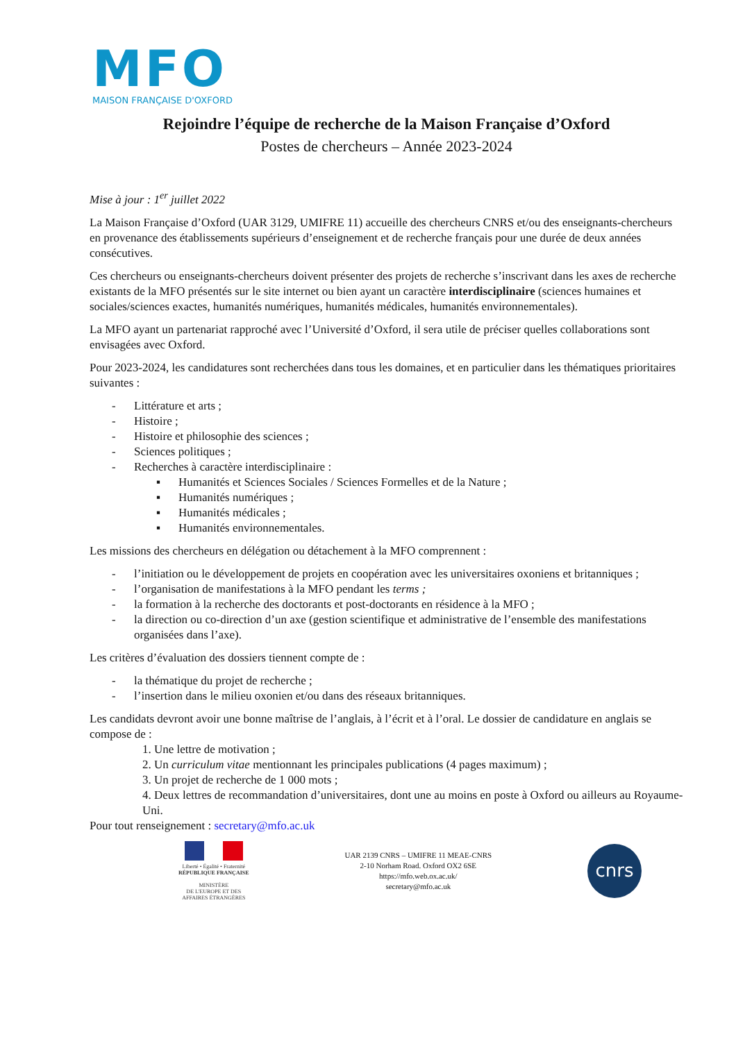MFO
MAISON FRANÇAISE D'OXFORD
Rejoindre l’équipe de recherche de la Maison Française d’Oxford
Postes de chercheurs – Année 2023-2024
Mise à jour : 1<sup>er</sup> juillet 2022
La Maison Française d’Oxford (UAR 3129, UMIFRE 11) accueille des chercheurs CNRS et/ou des enseignants-chercheurs en provenance des établissements supérieurs d’enseignement et de recherche français pour une durée de deux années consécutives.
Ces chercheurs ou enseignants-chercheurs doivent présenter des projets de recherche s’inscrivant dans les axes de recherche existants de la MFO présentés sur le site internet ou bien ayant un caractère interdisciplinaire (sciences humaines et sociales/sciences exactes, humanités numériques, humanités médicales, humanités environnementales).
La MFO ayant un partenariat rapproché avec l’Université d’Oxford, il sera utile de préciser quelles collaborations sont envisagées avec Oxford.
Pour 2023-2024, les candidatures sont recherchées dans tous les domaines, et en particulier dans les thématiques prioritaires suivantes :
- Littérature et arts ;
- Histoire ;
- Histoire et philosophie des sciences ;
- Sciences politiques ;
- Recherches à caractère interdisciplinaire :
▪ Humanités et Sciences Sociales / Sciences Formelles et de la Nature ;
▪ Humanités numériques ;
▪ Humanités médicales ;
▪ Humanités environnementales.
Les missions des chercheurs en délégation ou détachement à la MFO comprennent :
- l’initiation ou le développement de projets en coopération avec les universitaires oxoniens et britanniques ;
- l’organisation de manifestations à la MFO pendant les terms ;
- la formation à la recherche des doctorants et post-doctorants en résidence à la MFO ;
- la direction ou co-direction d’un axe (gestion scientifique et administrative de l’ensemble des manifestations organisées dans l’axe).
Les critères d’évaluation des dossiers tiennent compte de :
- la thématique du projet de recherche ;
- l’insertion dans le milieu oxonien et/ou dans des réseaux britanniques.
Les candidats devront avoir une bonne maîtrise de l’anglais, à l’écrit et à l’oral. Le dossier de candidature en anglais se compose de :
1. Une lettre de motivation ;
2. Un curriculum vitae mentionnant les principales publications (4 pages maximum) ;
3. Un projet de recherche de 1 000 mots ;
4. Deux lettres de recommandation d’universitaires, dont une au moins en poste à Oxford ou ailleurs au Royaume-Uni.
Pour tout renseignement : secretary@mfo.ac.uk
Liberté • Égalité • Fraternité
RÉPUBLIQUE FRANÇAISE
MINISTÈRE
DE L'EUROPE ET DES
AFFAIRES ÉTRANGÈRES
UAR 2139 CNRS – UMIFRE 11 MEAE-CNRS
2-10 Norham Road. Oxford OX2 6SE
https://mfo.web.ox.ac.uk/
secretary@mfo.ac.uk
cnrs